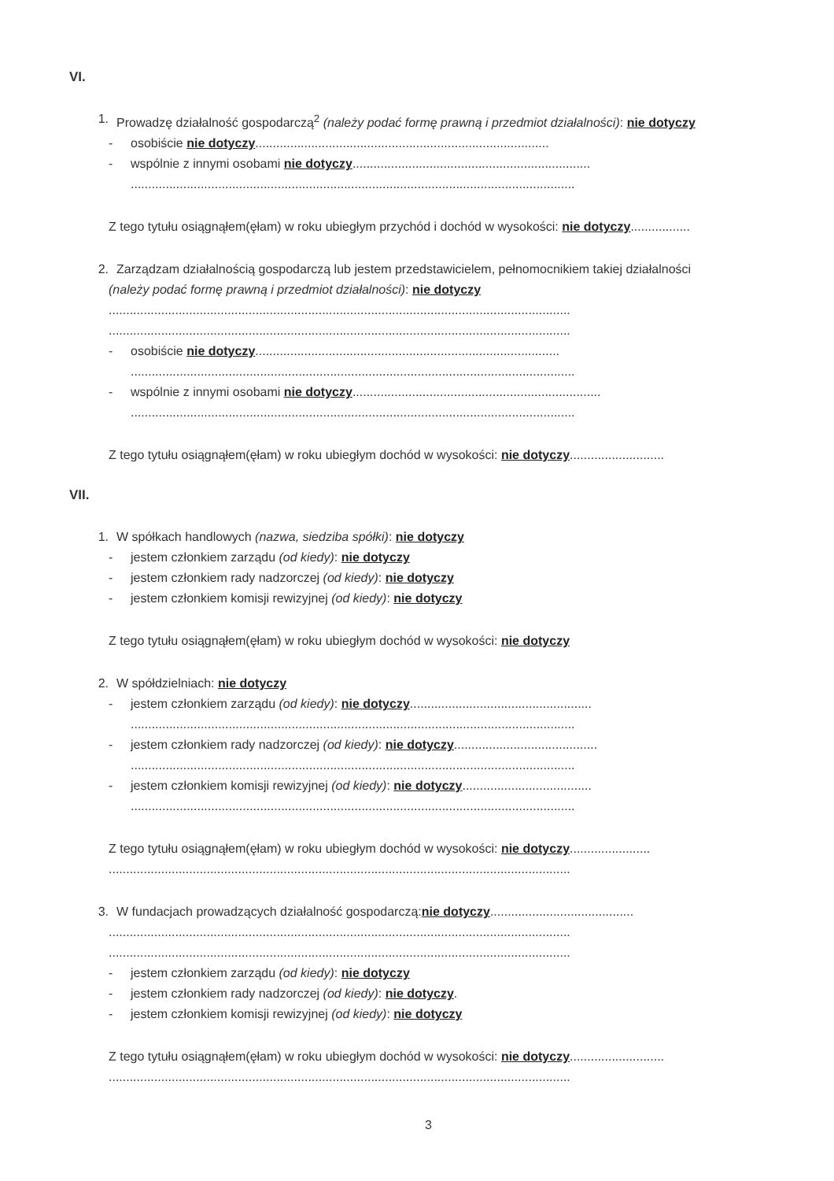VI.
1. Prowadzę działalność gospodarczą<sup>2</sup> (należy podać formę prawną i przedmiot działalności): nie dotyczy
- osobiście nie dotyczy....................................................................................
- wspólnie z innymi osobami nie dotyczy....................................................................
...............................................................................................................................
Z tego tytułu osiągnąłem(ęłam) w roku ubiegłym przychód i dochód w wysokości: nie dotyczy.................
2. Zarządzam działalnością gospodarczą lub jestem przedstawicielem, pełnomocnikiem takiej działalności
(należy podać formę prawną i przedmiot działalności): nie dotyczy
....................................................................................................................................
....................................................................................................................................
- osobiście nie dotyczy.......................................................................................
...............................................................................................................................
- wspólnie z innymi osobami nie dotyczy.......................................................................
...............................................................................................................................
Z tego tytułu osiągnąłem(ęłam) w roku ubiegłym dochód w wysokości: nie dotyczy...........................
VII.
1. W spółkach handlowych (nazwa, siedziba spółki): nie dotyczy
- jestem członkiem zarządu (od kiedy): nie dotyczy
- jestem członkiem rady nadzorczej (od kiedy): nie dotyczy
- jestem członkiem komisji rewizyjnej (od kiedy): nie dotyczy
Z tego tytułu osiągnąłem(ęłam) w roku ubiegłym dochód w wysokości: nie dotyczy
2. W spółdzielniach: nie dotyczy
- jestem członkiem zarządu (od kiedy): nie dotyczy....................................................
...............................................................................................................................
- jestem członkiem rady nadzorczej (od kiedy): nie dotyczy.........................................
...............................................................................................................................
- jestem członkiem komisji rewizyjnej (od kiedy): nie dotyczy.....................................
...............................................................................................................................
Z tego tytułu osiągnąłem(ęłam) w roku ubiegłym dochód w wysokości: nie dotyczy.......................
....................................................................................................................................
3. W fundacjach prowadzących działalność gospodarczą:nie dotyczy.........................................
....................................................................................................................................
....................................................................................................................................
- jestem członkiem zarządu (od kiedy): nie dotyczy
- jestem członkiem rady nadzorczej (od kiedy): nie dotyczy.
- jestem członkiem komisji rewizyjnej (od kiedy): nie dotyczy
Z tego tytułu osiągnąłem(ęłam) w roku ubiegłym dochód w wysokości: nie dotyczy...........................
....................................................................................................................................
3